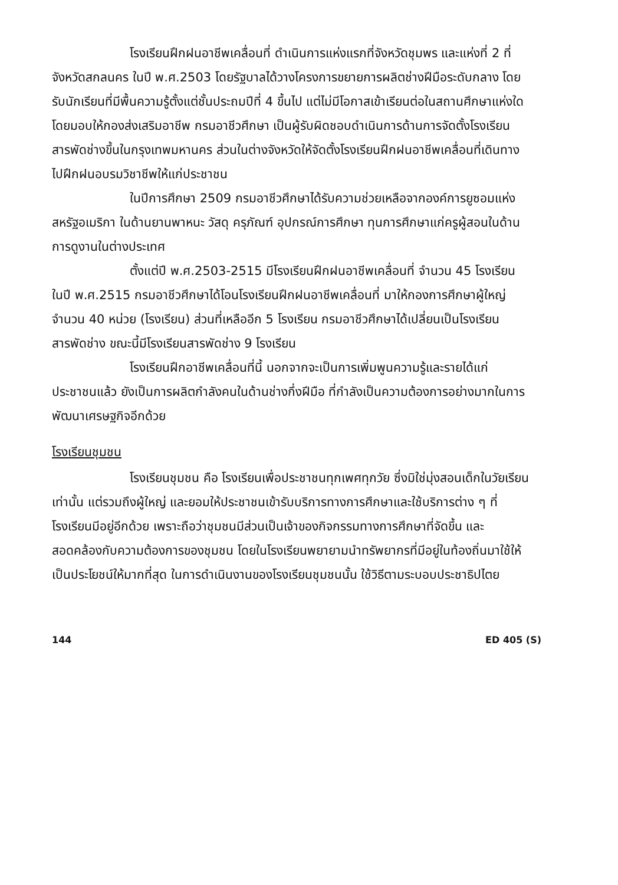โรงเรียนฝึกฝนอาชีพเคลื่อนที่ ดำเนินการแห่งแรกที่จังหวัดชุมพร และแห่งที่ 2 ที่จังหวัดสกลนคร ในปี พ.ศ.2503 โดยรัฐบาลได้วางโครงการขยายการผลิตช่างฝีมือระดับกลาง โดยรับนักเรียนที่มีพื้นความรู้ตั้งแต่ชั้นประถมปีที่ 4 ขึ้นไป แต่ไม่มีโอกาสเข้าเรียนต่อในสถานศึกษาแห่งใดโดยมอบให้กองส่งเสริมอาชีพ กรมอาชีวศึกษา เป็นผู้รับผิดชอบดำเนินการด้านการจัดตั้งโรงเรียนสารพัดช่างขึ้นในกรุงเทพมหานคร ส่วนในต่างจังหวัดให้จัดตั้งโรงเรียนฝึกฝนอาชีพเคลื่อนที่เดินทางไปฝึกฝนอบรมวิชาชีพให้แก่ประชาชน
ในปีการศึกษา 2509 กรมอาชีวศึกษาได้รับความช่วยเหลือจากองค์การยูซอมแห่งสหรัฐอเมริกา ในด้านยานพาหนะ วัสดุ ครุภัณฑ์ อุปกรณ์การศึกษา ทุนการศึกษาแก่ครูผู้สอนในด้านการดูงานในต่างประเทศ
ตั้งแต่ปี พ.ศ.2503-2515 มีโรงเรียนฝึกฝนอาชีพเคลื่อนที่ จำนวน 45 โรงเรียน ในปี พ.ศ.2515 กรมอาชีวศึกษาได้โอนโรงเรียนฝึกฝนอาชีพเคลื่อนที่ มาให้กองการศึกษาผู้ใหญ่ จำนวน 40 หน่วย (โรงเรียน) ส่วนที่เหลืออีก 5 โรงเรียน กรมอาชีวศึกษาได้เปลี่ยนเป็นโรงเรียนสารพัดช่าง ขณะนี้มีโรงเรียนสารพัดช่าง 9 โรงเรียน
โรงเรียนฝึกอาชีพเคลื่อนที่นี้ นอกจากจะเป็นการเพิ่มพูนความรู้และรายได้แก่ประชาชนแล้ว ยังเป็นการผลิตกำลังคนในด้านช่างกึ่งฝีมือ ที่กำลังเป็นความต้องการอย่างมากในการพัฒนาเศรษฐกิจอีกด้วย
โรงเรียนชุมชน
โรงเรียนชุมชน คือ โรงเรียนเพื่อประชาชนทุกเพศทุกวัย ซึ่งมิใช่มุ่งสอนเด็กในวัยเรียนเท่านั้น แต่รวมถึงผู้ใหญ่ และยอมให้ประชาชนเข้ารับบริการทางการศึกษาและใช้บริการต่าง ๆ ที่โรงเรียนมีอยู่อีกด้วย เพราะถือว่าชุมชนมีส่วนเป็นเจ้าของกิจกรรมทางการศึกษาที่จัดขึ้น และสอดคล้องกับความต้องการของชุมชน โดยในโรงเรียนพยายามนำทรัพยากรที่มีอยู่ในท้องถิ่นมาใช้ให้เป็นประโยชน์ให้มากที่สุด ในการดำเนินงานของโรงเรียนชุมชนนั้น ใช้วิธีตามระบอบประชาธิปไตย
144 ED 405 (S)